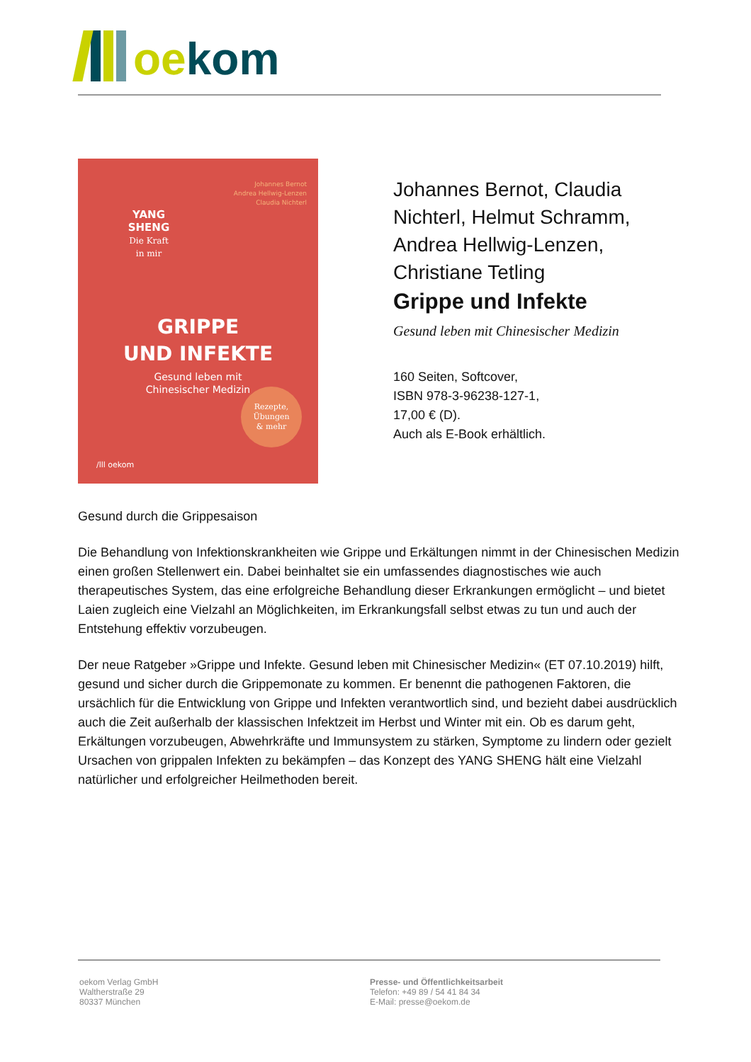oekom
Johannes Bernot
Andrea Hellwig-Lenzen
Claudia Nichterl
YANG
SHENG
Die Kraft
in mir
GRIPPE
UND INFEKTE
Gesund leben mit
Chinesischer Medizin
Rezepte,
Übungen
& mehr
/lll oekom
Johannes Bernot, Claudia Nichterl, Helmut Schramm, Andrea Hellwig-Lenzen, Christiane Tetling
Grippe und Infekte
Gesund leben mit Chinesischer Medizin
160 Seiten, Softcover,
ISBN 978-3-96238-127-1,
17,00 € (D).
Auch als E-Book erhältlich.
Gesund durch die Grippesaison
Die Behandlung von Infektionskrankheiten wie Grippe und Erkältungen nimmt in der Chinesischen Medizin einen großen Stellenwert ein. Dabei beinhaltet sie ein umfassendes diagnostisches wie auch therapeutisches System, das eine erfolgreiche Behandlung dieser Erkrankungen ermöglicht – und bietet Laien zugleich eine Vielzahl an Möglichkeiten, im Erkrankungsfall selbst etwas zu tun und auch der Entstehung effektiv vorzubeugen.
Der neue Ratgeber »Grippe und Infekte. Gesund leben mit Chinesischer Medizin« (ET 07.10.2019) hilft, gesund und sicher durch die Grippemonate zu kommen. Er benennt die pathogenen Faktoren, die ursächlich für die Entwicklung von Grippe und Infekten verantwortlich sind, und bezieht dabei ausdrücklich auch die Zeit außerhalb der klassischen Infektzeit im Herbst und Winter mit ein. Ob es darum geht, Erkältungen vorzubeugen, Abwehrkräfte und Immunsystem zu stärken, Symptome zu lindern oder gezielt Ursachen von grippalen Infekten zu bekämpfen – das Konzept des YANG SHENG hält eine Vielzahl natürlicher und erfolgreicher Heilmethoden bereit.
oekom Verlag GmbH
Waltherstraße 29
80337 München
Presse- und Öffentlichkeitsarbeit
Telefon: +49 89 / 54 41 84 34
E-Mail: presse@oekom.de